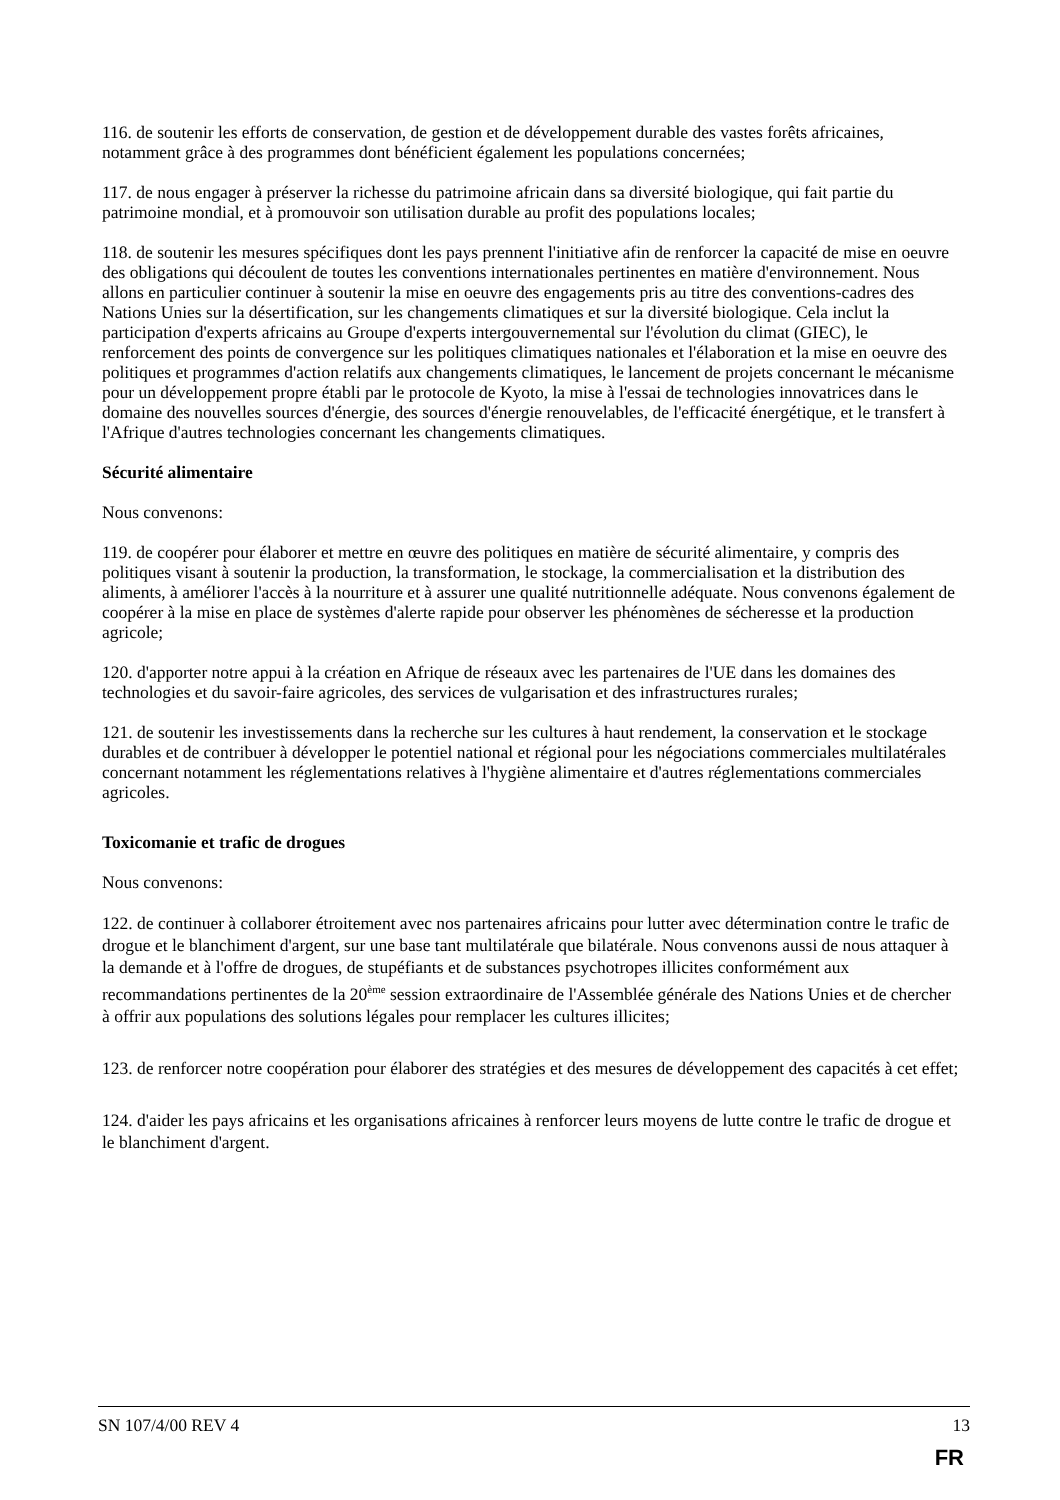116. de soutenir les efforts de conservation, de gestion et de développement durable des vastes forêts africaines, notamment grâce à des programmes dont bénéficient également les populations concernées;
117. de nous engager à préserver la richesse du patrimoine africain dans sa diversité biologique, qui fait partie du patrimoine mondial, et à promouvoir son utilisation durable au profit des populations locales;
118. de soutenir les mesures spécifiques dont les pays prennent l'initiative afin de renforcer la capacité de mise en oeuvre des obligations qui découlent de toutes les conventions internationales pertinentes en matière d'environnement. Nous allons en particulier continuer à soutenir la mise en oeuvre des engagements pris au titre des conventions-cadres des Nations Unies sur la désertification, sur les changements climatiques et sur la diversité biologique. Cela inclut la participation d'experts africains au Groupe d'experts intergouvernemental sur l'évolution du climat (GIEC), le renforcement des points de convergence sur les politiques climatiques nationales et l'élaboration et la mise en oeuvre des politiques et programmes d'action relatifs aux changements climatiques, le lancement de projets concernant le mécanisme pour un développement propre établi par le protocole de Kyoto, la mise à l'essai de technologies innovatrices dans le domaine des nouvelles sources d'énergie, des sources d'énergie renouvelables, de l'efficacité énergétique, et le transfert à l'Afrique d'autres technologies concernant les changements climatiques.
Sécurité alimentaire
Nous convenons:
119. de coopérer pour élaborer et mettre en œuvre des politiques en matière de sécurité alimentaire, y compris des politiques visant à soutenir la production, la transformation, le stockage, la commercialisation et la distribution des aliments, à améliorer l'accès à la nourriture et à assurer une qualité nutritionnelle adéquate. Nous convenons également de coopérer à la mise en place de systèmes d'alerte rapide pour observer les phénomènes de sécheresse et la production agricole;
120. d'apporter notre appui à la création en Afrique de réseaux avec les partenaires de l'UE dans les domaines des technologies et du savoir-faire agricoles, des services de vulgarisation et des infrastructures rurales;
121. de soutenir les investissements dans la recherche sur les cultures à haut rendement, la conservation et le stockage durables et de contribuer à développer le potentiel national et régional pour les négociations commerciales multilatérales concernant notamment les réglementations relatives à l'hygiène alimentaire et d'autres réglementations commerciales agricoles.
Toxicomanie et trafic de drogues
Nous convenons:
122. de continuer à collaborer étroitement avec nos partenaires africains pour lutter avec détermination contre le trafic de drogue et le blanchiment d'argent, sur une base tant multilatérale que bilatérale. Nous convenons aussi de nous attaquer à la demande et à l'offre de drogues, de stupéfiants et de substances psychotropes illicites conformément aux recommandations pertinentes de la 20<sup>ème</sup> session extraordinaire de l'Assemblée générale des Nations Unies et de chercher à offrir aux populations des solutions légales pour remplacer les cultures illicites;
123. de renforcer notre coopération pour élaborer des stratégies et des mesures de développement des capacités à cet effet;
124. d'aider les pays africains et les organisations africaines à renforcer leurs moyens de lutte contre le trafic de drogue et le blanchiment d'argent.
SN 107/4/00 REV 4 13
FR